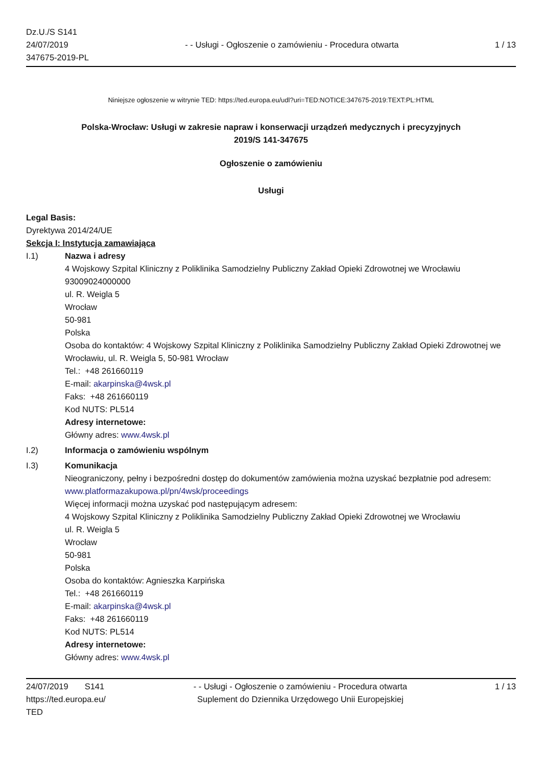Dz.U./S S141
24/07/2019
347675-2019-PL
- - Usługi - Ogłoszenie o zamówieniu - Procedura otwarta
1 / 13
Niniejsze ogłoszenie w witrynie TED: https://ted.europa.eu/udl?uri=TED:NOTICE:347675-2019:TEXT:PL:HTML
Polska-Wrocław: Usługi w zakresie napraw i konserwacji urządzeń medycznych i precyzyjnych
2019/S 141-347675
Ogłoszenie o zamówieniu
Usługi
Legal Basis:
Dyrektywa 2014/24/UE
Sekcja I: Instytucja zamawiająca
I.1) Nazwa i adresy
4 Wojskowy Szpital Kliniczny z Poliklinika Samodzielny Publiczny Zakład Opieki Zdrowotnej we Wrocławiu
93009024000000
ul. R. Weigla 5
Wrocław
50-981
Polska
Osoba do kontaktów: 4 Wojskowy Szpital Kliniczny z Poliklinika Samodzielny Publiczny Zakład Opieki Zdrowotnej we Wrocławiu, ul. R. Weigla 5, 50-981 Wrocław
Tel.: +48 261660119
E-mail: akarpinska@4wsk.pl
Faks: +48 261660119
Kod NUTS: PL514
Adresy internetowe:
Główny adres: www.4wsk.pl
I.2) Informacja o zamówieniu wspólnym
I.3) Komunikacja
Nieograniczony, pełny i bezpośredni dostęp do dokumentów zamówienia można uzyskać bezpłatnie pod adresem: www.platformazakupowa.pl/pn/4wsk/proceedings
Więcej informacji można uzyskać pod następującym adresem:
4 Wojskowy Szpital Kliniczny z Poliklinika Samodzielny Publiczny Zakład Opieki Zdrowotnej we Wrocławiu
ul. R. Weigla 5
Wrocław
50-981
Polska
Osoba do kontaktów: Agnieszka Karpińska
Tel.: +48 261660119
E-mail: akarpinska@4wsk.pl
Faks: +48 261660119
Kod NUTS: PL514
Adresy internetowe:
Główny adres: www.4wsk.pl
24/07/2019 S141
https://ted.europa.eu/
TED
- - Usługi - Ogłoszenie o zamówieniu - Procedura otwarta
Suplement do Dziennika Urzędowego Unii Europejskiej
1 / 13